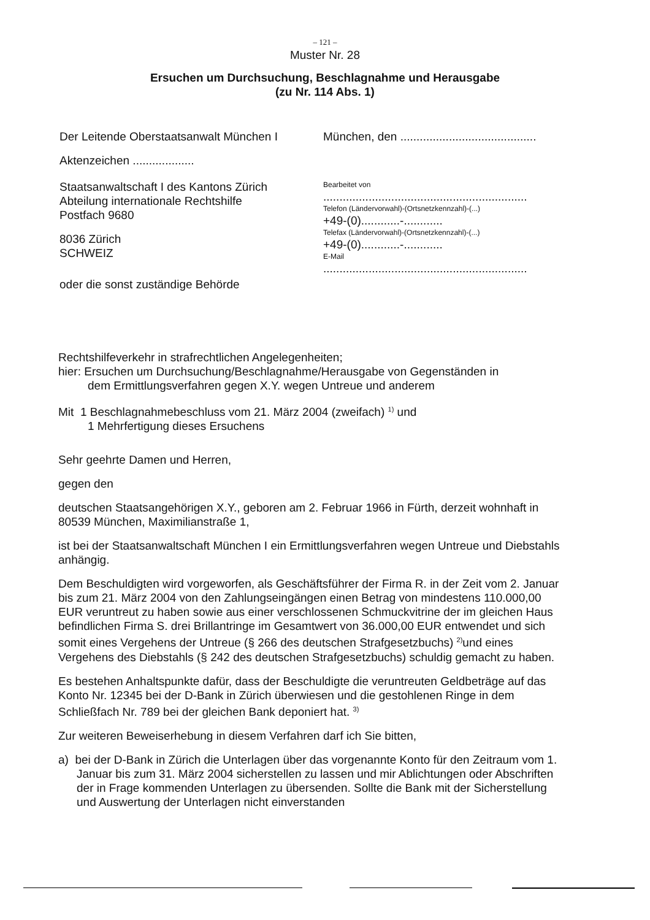– 121 –
Muster Nr. 28
Ersuchen um Durchsuchung, Beschlagnahme und Herausgabe
(zu Nr. 114 Abs. 1)
Der Leitende Oberstaatsanwalt München I
München, den ..........................................
Aktenzeichen ...................
Staatsanwaltschaft I des Kantons Zürich
Abteilung internationale Rechtshilfe
Postfach 9680
8036 Zürich
SCHWEIZ
oder die sonst zuständige Behörde
Bearbeitet von
...............................................................
Telefon (Ländervorwahl)-(Ortsnetzkennzahl)-(...)
+49-(0)............-............
Telefax (Ländervorwahl)-(Ortsnetzkennzahl)-(...)
+49-(0)............-............
E-Mail
...............................................................
Rechtshilfeverkehr in strafrechtlichen Angelegenheiten;
hier: Ersuchen um Durchsuchung/Beschlagnahme/Herausgabe von Gegenständen in
dem Ermittlungsverfahren gegen X.Y. wegen Untreue und anderem
Mit 1 Beschlagnahmebeschluss vom 21. März 2004 (zweifach) <sup>1)</sup> und
1 Mehrfertigung dieses Ersuchens
Sehr geehrte Damen und Herren,
gegen den
deutschen Staatsangehörigen X.Y., geboren am 2. Februar 1966 in Fürth, derzeit wohnhaft in 80539 München, Maximilianstraße 1,
ist bei der Staatsanwaltschaft München I ein Ermittlungsverfahren wegen Untreue und Diebstahls anhängig.
Dem Beschuldigten wird vorgeworfen, als Geschäftsführer der Firma R. in der Zeit vom 2. Januar bis zum 21. März 2004 von den Zahlungseingängen einen Betrag von mindestens 110.000,00 EUR veruntreut zu haben sowie aus einer verschlossenen Schmuckvitrine der im gleichen Haus befindlichen Firma S. drei Brillantringe im Gesamtwert von 36.000,00 EUR entwendet und sich somit eines Vergehens der Untreue (§ 266 des deutschen Strafgesetzbuchs) <sup>2)</sup>und eines Vergehens des Diebstahls (§ 242 des deutschen Strafgesetzbuchs) schuldig gemacht zu haben.
Es bestehen Anhaltspunkte dafür, dass der Beschuldigte die veruntreuten Geldbeträge auf das Konto Nr. 12345 bei der D-Bank in Zürich überwiesen und die gestohlenen Ringe in dem Schließfach Nr. 789 bei der gleichen Bank deponiert hat. <sup>3)</sup>
Zur weiteren Beweiserhebung in diesem Verfahren darf ich Sie bitten,
a) bei der D-Bank in Zürich die Unterlagen über das vorgenannte Konto für den Zeitraum vom 1. Januar bis zum 31. März 2004 sicherstellen zu lassen und mir Ablichtungen oder Abschriften der in Frage kommenden Unterlagen zu übersenden. Sollte die Bank mit der Sicherstellung und Auswertung der Unterlagen nicht einverstanden